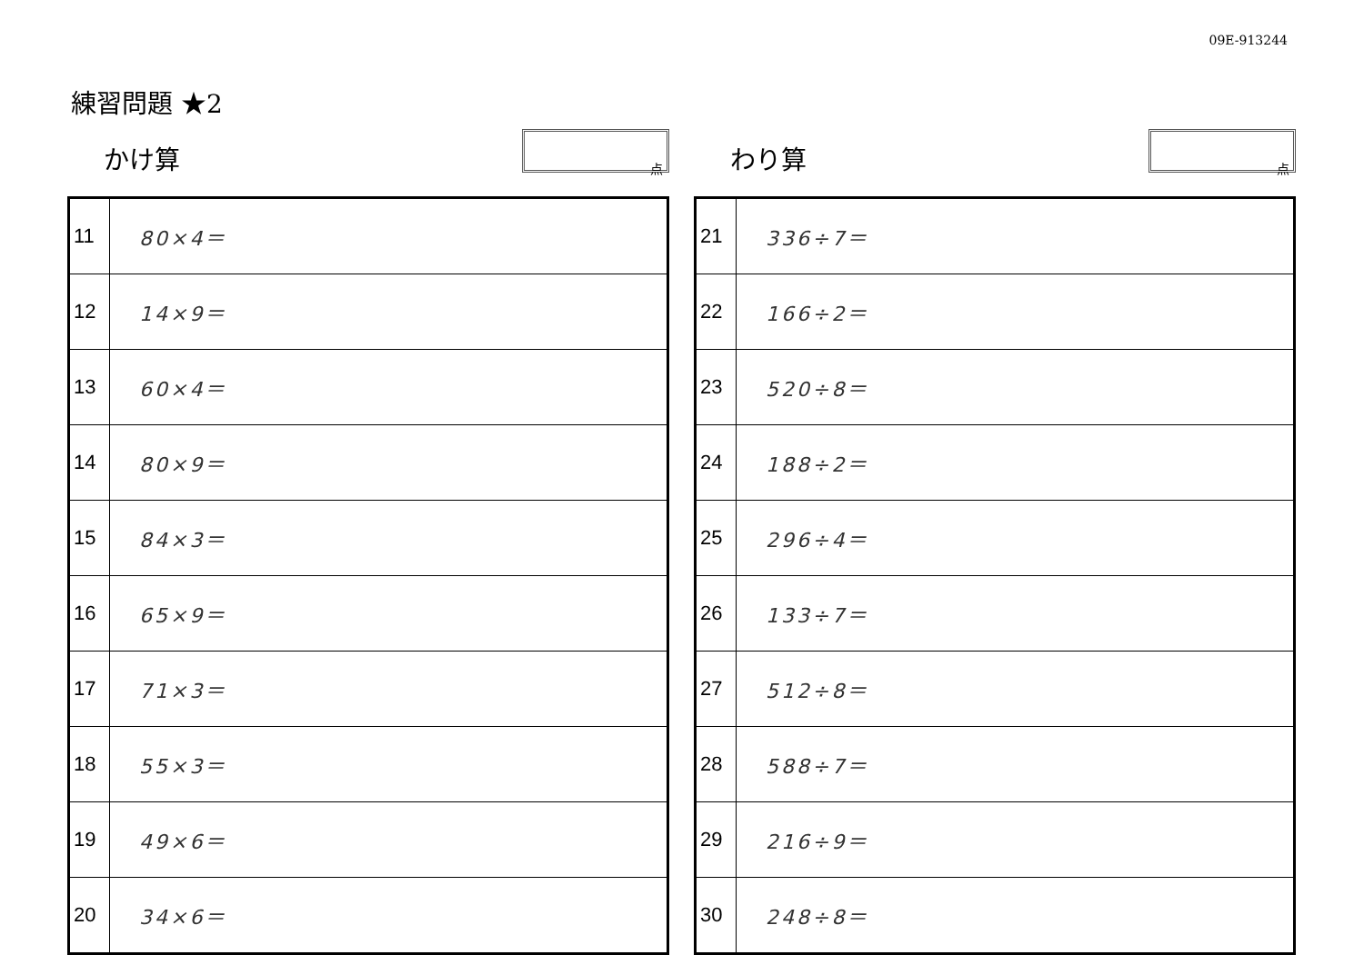09E-913244
練習問題 ★2
かけ算
点
| 11 | 80×4＝ |
| 12 | 14×9＝ |
| 13 | 60×4＝ |
| 14 | 80×9＝ |
| 15 | 84×3＝ |
| 16 | 65×9＝ |
| 17 | 71×3＝ |
| 18 | 55×3＝ |
| 19 | 49×6＝ |
| 20 | 34×6＝ |
わり算
点
| 21 | 336÷7＝ |
| 22 | 166÷2＝ |
| 23 | 520÷8＝ |
| 24 | 188÷2＝ |
| 25 | 296÷4＝ |
| 26 | 133÷7＝ |
| 27 | 512÷8＝ |
| 28 | 588÷7＝ |
| 29 | 216÷9＝ |
| 30 | 248÷8＝ |